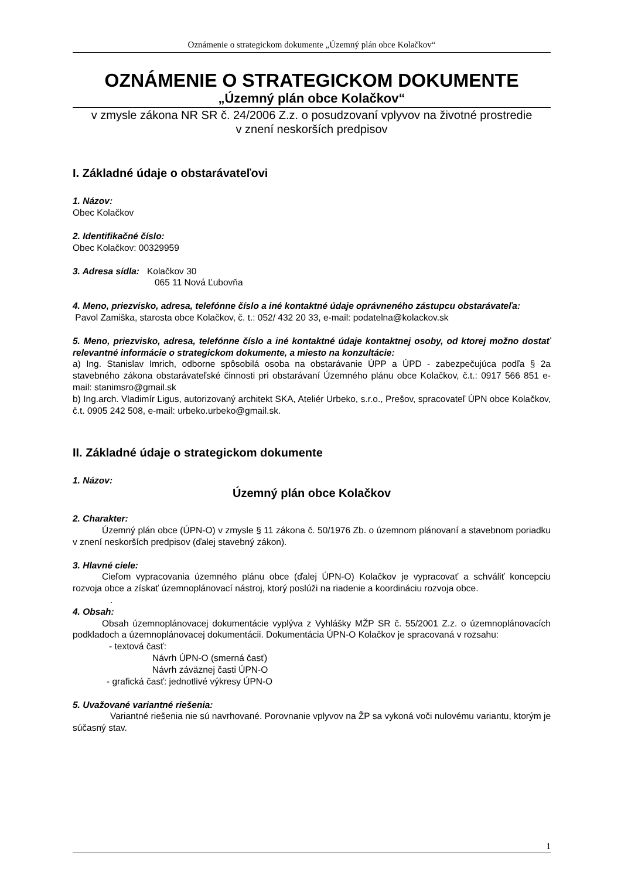Oznámenie o strategickom dokumente „Územný plán obce Kolačkov“
OZNÁMENIE O STRATEGICKOM DOKUMENTE
„Územný plán obce Kolačkov“
v zmysle zákona NR SR č. 24/2006 Z.z. o posudzovaní vplyvov na životné prostredie
v znení neskorších predpisov
I. Základné údaje o obstarávateľovi
1. Názov:
Obec Kolačkov
2. Identifikačné číslo:
Obec Kolačkov: 00329959
3. Adresa sídla: Kolačkov 30
065 11 Nová Ľubovňa
4. Meno, priezvisko, adresa, telefónne číslo a iné kontaktné údaje oprávneného zástupcu obstarávateľa:
Pavol Zamiška, starosta obce Kolačkov, č. t.: 052/ 432 20 33, e-mail: podatelna@kolackov.sk
5. Meno, priezvisko, adresa, telefónne číslo a iné kontaktné údaje kontaktnej osoby, od ktorej možno dostať relevantné informácie o strategickom dokumente, a miesto na konzultácie:
a) Ing. Stanislav Imrich, odborne spôsobilá osoba na obstarávanie ÚPP a ÚPD - zabezpečujúca podľa § 2a stavebného zákona obstarávateľské činnosti pri obstarávaní Územného plánu obce Kolačkov, č.t.: 0917 566 851 e-mail: stanimsro@gmail.sk
b) Ing.arch. Vladimír Ligus, autorizovaný architekt SKA, Ateliér Urbeko, s.r.o., Prešov, spracovateľ ÚPN obce Kolačkov, č.t. 0905 242 508, e-mail: urbeko.urbeko@gmail.sk.
II. Základné údaje o strategickom dokumente
1. Názov:
Územný plán obce Kolačkov
2. Charakter:
Územný plán obce (ÚPN-O) v zmysle § 11 zákona č. 50/1976 Zb. o územnom plánovaní a stavebnom poriadku v znení neskorších predpisov (ďalej stavebný zákon).
3. Hlavné ciele:
Cieľom vypracovania územného plánu obce (ďalej ÚPN-O) Kolačkov je vypracovať a schváliť koncepciu rozvoja obce a získať územnoplánovací nástroj, ktorý poslúži na riadenie a koordináciu rozvoja obce.
.
4. Obsah:
Obsah územnoplánovacej dokumentácie vyplýva z Vyhlášky MŽP SR č. 55/2001 Z.z. o územnoplánovacích podkladoch a územnoplánovacej dokumentácii. Dokumentácia ÚPN-O Kolačkov je spracovaná v rozsahu:
- textová časť:
Návrh ÚPN-O (smerná časť)
Návrh záväznej časti ÚPN-O
- grafická časť: jednotlivé výkresy ÚPN-O
5. Uvažované variantné riešenia:
Variantné riešenia nie sú navrhované. Porovnanie vplyvov na ŽP sa vykoná voči nulovému variantu, ktorým je súčasný stav.
1